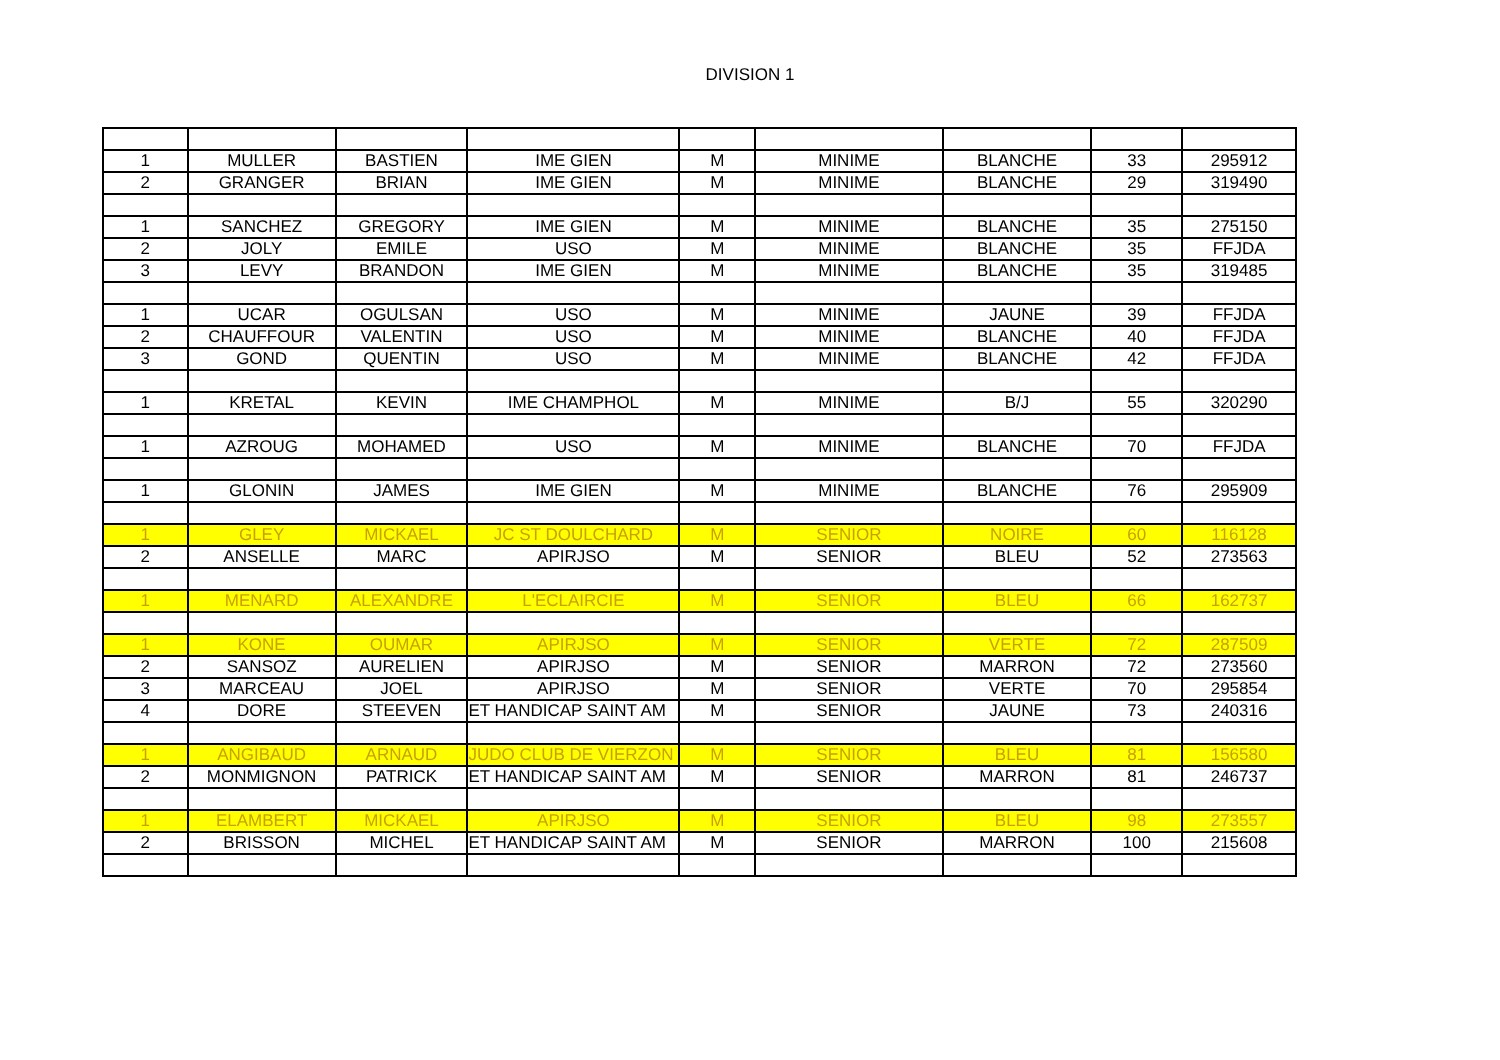DIVISION 1
| 1 | MULLER | BASTIEN | IME GIEN | M | MINIME | BLANCHE | 33 | 295912 |
| 2 | GRANGER | BRIAN | IME GIEN | M | MINIME | BLANCHE | 29 | 319490 |
| 1 | SANCHEZ | GREGORY | IME GIEN | M | MINIME | BLANCHE | 35 | 275150 |
| 2 | JOLY | EMILE | USO | M | MINIME | BLANCHE | 35 | FFJDA |
| 3 | LEVY | BRANDON | IME GIEN | M | MINIME | BLANCHE | 35 | 319485 |
| 1 | UCAR | OGULSAN | USO | M | MINIME | JAUNE | 39 | FFJDA |
| 2 | CHAUFFOUR | VALENTIN | USO | M | MINIME | BLANCHE | 40 | FFJDA |
| 3 | GOND | QUENTIN | USO | M | MINIME | BLANCHE | 42 | FFJDA |
| 1 | KRETAL | KEVIN | IME CHAMPHOL | M | MINIME | B/J | 55 | 320290 |
| 1 | AZROUG | MOHAMED | USO | M | MINIME | BLANCHE | 70 | FFJDA |
| 1 | GLONIN | JAMES | IME GIEN | M | MINIME | BLANCHE | 76 | 295909 |
| 1 | GLEY | MICKAEL | JC ST DOULCHARD | M | SENIOR | NOIRE | 60 | 116128 |
| 2 | ANSELLE | MARC | APIRJSO | M | SENIOR | BLEU | 52 | 273563 |
| 1 | MENARD | ALEXANDRE | L'ECLAIRCIE | M | SENIOR | BLEU | 66 | 162737 |
| 1 | KONE | OUMAR | APIRJSO | M | SENIOR | VERTE | 72 | 287509 |
| 2 | SANSOZ | AURELIEN | APIRJSO | M | SENIOR | MARRON | 72 | 273560 |
| 3 | MARCEAU | JOEL | APIRJSO | M | SENIOR | VERTE | 70 | 295854 |
| 4 | DORE | STEEVEN | ET HANDICAP SAINT AM | M | SENIOR | JAUNE | 73 | 240316 |
| 1 | ANGIBAUD | ARNAUD | JUDO CLUB DE VIERZON | M | SENIOR | BLEU | 81 | 156580 |
| 2 | MONMIGNON | PATRICK | ET HANDICAP SAINT AM | M | SENIOR | MARRON | 81 | 246737 |
| 1 | ELAMBERT | MICKAEL | APIRJSO | M | SENIOR | BLEU | 98 | 273557 |
| 2 | BRISSON | MICHEL | ET HANDICAP SAINT AM | M | SENIOR | MARRON | 100 | 215608 |